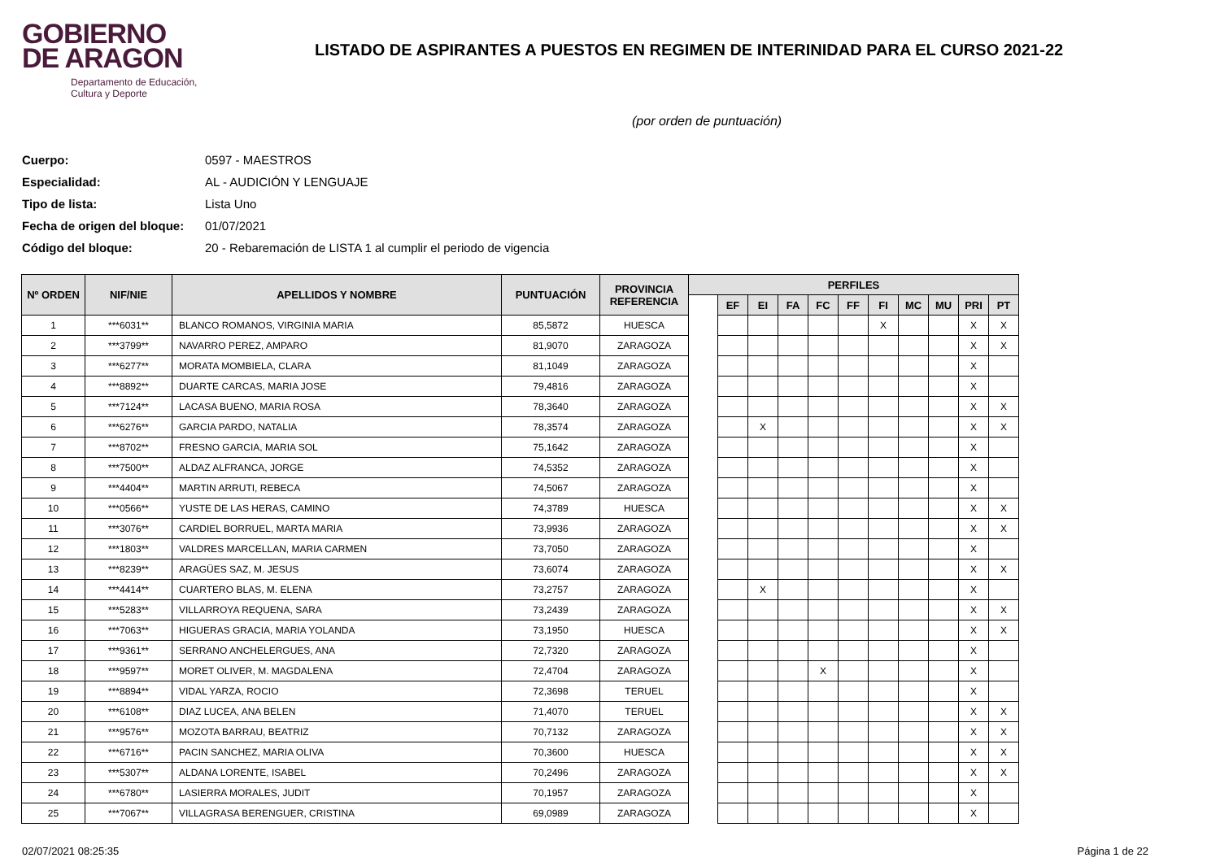GOBIERNO
DE ARAGON
Departamento de Educación,
Cultura y Deporte
LISTADO DE ASPIRANTES A PUESTOS EN REGIMEN DE INTERINIDAD PARA EL CURSO 2021-22
(por orden de puntuación)
Cuerpo: 0597 - MAESTROS
Especialidad: AL - AUDICIÓN Y LENGUAJE
Tipo de lista: Lista Uno
Fecha de origen del bloque: 01/07/2021
Código del bloque: 20 - Rebaremación de LISTA 1 al cumplir el periodo de vigencia
| Nº ORDEN | NIF/NIE | APELLIDOS Y NOMBRE | PUNTUACIÓN | PROVINCIA REFERENCIA | PERFILES | | | | | | | | | | |
| --- | --- | --- | --- | --- | --- | --- | --- | --- | --- | --- | --- | --- | --- | --- | --- |
| | | | | | | EF | EI | FA | FC | FF | FI | MC | MU | PRI | PT |
| 1 | ***6031** | BLANCO ROMANOS, VIRGINIA MARIA | 85,5872 | HUESCA | | | | | | | X | | | X | X |
| 2 | ***3799** | NAVARRO PEREZ, AMPARO | 81,9070 | ZARAGOZA | | | | | | | | | | X | X |
| 3 | ***6277** | MORATA MOMBIELA, CLARA | 81,1049 | ZARAGOZA | | | | | | | | | | X | |
| 4 | ***8892** | DUARTE CARCAS, MARIA JOSE | 79,4816 | ZARAGOZA | | | | | | | | | | X | |
| 5 | ***7124** | LACASA BUENO, MARIA ROSA | 78,3640 | ZARAGOZA | | | | | | | | | | X | X |
| 6 | ***6276** | GARCIA PARDO, NATALIA | 78,3574 | ZARAGOZA | | | X | | | | | | | X | X |
| 7 | ***8702** | FRESNO GARCIA, MARIA SOL | 75,1642 | ZARAGOZA | | | | | | | | | | X | |
| 8 | ***7500** | ALDAZ ALFRANCA, JORGE | 74,5352 | ZARAGOZA | | | | | | | | | | X | |
| 9 | ***4404** | MARTIN ARRUTI, REBECA | 74,5067 | ZARAGOZA | | | | | | | | | | X | |
| 10 | ***0566** | YUSTE DE LAS HERAS, CAMINO | 74,3789 | HUESCA | | | | | | | | | | X | X |
| 11 | ***3076** | CARDIEL BORRUEL, MARTA MARIA | 73,9936 | ZARAGOZA | | | | | | | | | | X | X |
| 12 | ***1803** | VALDRES MARCELLAN, MARIA CARMEN | 73,7050 | ZARAGOZA | | | | | | | | | | X | |
| 13 | ***8239** | ARAGÜES SAZ, M. JESUS | 73,6074 | ZARAGOZA | | | | | | | | | | X | X |
| 14 | ***4414** | CUARTERO BLAS, M. ELENA | 73,2757 | ZARAGOZA | | | X | | | | | | | X | |
| 15 | ***5283** | VILLARROYA REQUENA, SARA | 73,2439 | ZARAGOZA | | | | | | | | | | X | X |
| 16 | ***7063** | HIGUERAS GRACIA, MARIA YOLANDA | 73,1950 | HUESCA | | | | | | | | | | X | X |
| 17 | ***9361** | SERRANO ANCHELERGUES, ANA | 72,7320 | ZARAGOZA | | | | | | | | | | X | |
| 18 | ***9597** | MORET OLIVER, M. MAGDALENA | 72,4704 | ZARAGOZA | | | | | X | | | | | X | |
| 19 | ***8894** | VIDAL YARZA, ROCIO | 72,3698 | TERUEL | | | | | | | | | | X | |
| 20 | ***6108** | DIAZ LUCEA, ANA BELEN | 71,4070 | TERUEL | | | | | | | | | | X | X |
| 21 | ***9576** | MOZOTA BARRAU, BEATRIZ | 70,7132 | ZARAGOZA | | | | | | | | | | X | X |
| 22 | ***6716** | PACIN SANCHEZ, MARIA OLIVA | 70,3600 | HUESCA | | | | | | | | | | X | X |
| 23 | ***5307** | ALDANA LORENTE, ISABEL | 70,2496 | ZARAGOZA | | | | | | | | | | X | X |
| 24 | ***6780** | LASIERRA MORALES, JUDIT | 70,1957 | ZARAGOZA | | | | | | | | | | X | |
| 25 | ***7067** | VILLAGRASA BERENGUER, CRISTINA | 69,0989 | ZARAGOZA | | | | | | | | | | X | |
02/07/2021 08:25:35 Página 1 de 22